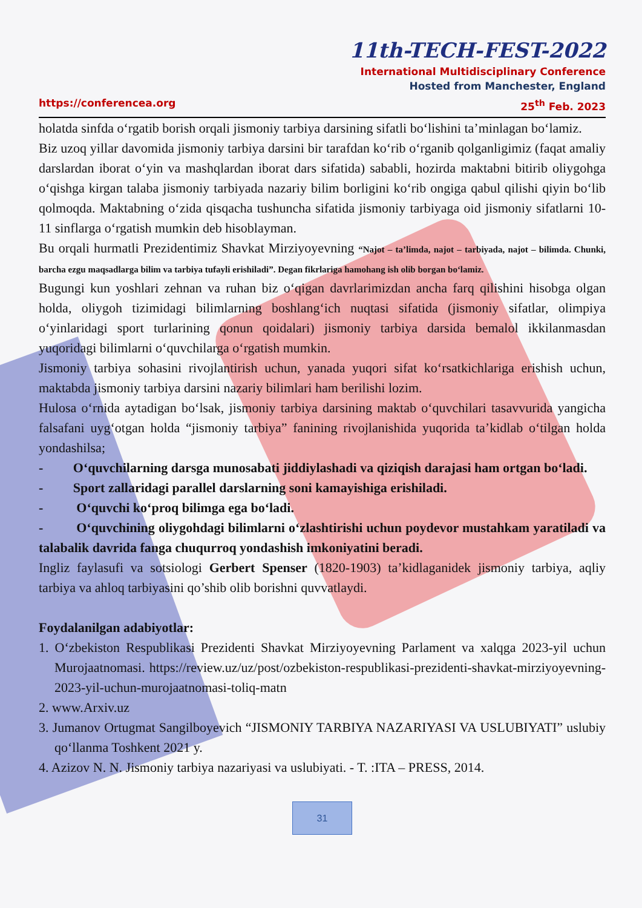11th-TECH-FEST-2022
International Multidisciplinary Conference
Hosted from Manchester, England
https://conferencea.org 25<sup>th</sup> Feb. 2023
holatda sinfda o‘rgatib borish orqali jismoniy tarbiya darsining sifatli bo‘lishini ta’minlagan bo‘lamiz.
Biz uzoq yillar davomida jismoniy tarbiya darsini bir tarafdan ko‘rib o‘rganib qolganligimiz (faqat amaliy darslardan iborat o‘yin va mashqlardan iborat dars sifatida) sababli, hozirda maktabni bitirib oliygohga o‘qishga kirgan talaba jismoniy tarbiyada nazariy bilim borligini ko‘rib ongiga qabul qilishi qiyin bo‘lib qolmoqda. Maktabning o‘zida qisqacha tushuncha sifatida jismoniy tarbiyaga oid jismoniy sifatlarni 10-11 sinflarga o‘rgatish mumkin deb hisoblayman.
Bu orqali hurmatli Prezidentimiz Shavkat Mirziyoyevning “Najot – ta’limda, najot – tarbiyada, najot – bilimda. Chunki, barcha ezgu maqsadlarga bilim va tarbiya tufayli erishiladi”. Degan fikrlariga hamohang ish olib borgan bo‘lamiz.
Bugungi kun yoshlari zehnan va ruhan biz o‘qigan davrlarimizdan ancha farq qilishini hisobga olgan holda, oliygoh tizimidagi bilimlarning boshlang‘ich nuqtasi sifatida (jismoniy sifatlar, olimpiya o‘yinlaridagi sport turlarining qonun qoidalari) jismoniy tarbiya darsida bemalol ikkilanmasdan yuqoridagi bilimlarni o‘quvchilarga o‘rgatish mumkin.
Jismoniy tarbiya sohasini rivojlantirish uchun, yanada yuqori sifat ko‘rsatkichlariga erishish uchun, maktabda jismoniy tarbiya darsini nazariy bilimlari ham berilishi lozim.
Hulosa o‘rnida aytadigan bo‘lsak, jismoniy tarbiya darsining maktab o‘quvchilari tasavvurida yangicha falsafani uyg‘otgan holda “jismoniy tarbiya” fanining rivojlanishida yuqorida ta’kidlab o‘tilgan holda yondashilsa;
- O‘quvchilarning darsga munosabati jiddiylashadi va qiziqish darajasi ham ortgan bo‘ladi.
- Sport zallaridagi parallel darslarning soni kamayishiga erishiladi.
- O‘quvchi ko‘proq bilimga ega bo‘ladi.
- O‘quvchining oliygohdagi bilimlarni o‘zlashtirishi uchun poydevor mustahkam yaratiladi va talabalik davrida fanga chuqurroq yondashish imkoniyatini beradi.
Ingliz faylasufi va sotsiologi Gerbert Spenser (1820-1903) ta’kidlaganidek jismoniy tarbiya, aqliy tarbiya va ahloq tarbiyasini qo’shib olib borishni quvvatlaydi.
Foydalanilgan adabiyotlar:
1. O‘zbekiston Respublikasi Prezidenti Shavkat Mirziyoyevning Parlament va xalqga 2023-yil uchun Murojaatnomasi. https://review.uz/uz/post/ozbekiston-respublikasi-prezidenti-shavkat-mirziyoyevning-2023-yil-uchun-murojaatnomasi-toliq-matn
2. www.Arxiv.uz
3. Jumanov Ortugmat Sangilboyevich “JISMONIY TARBIYA NAZARIYASI VA USLUBIYATI” uslubiy qo‘llanma Toshkent 2021 y.
4. Azizov N. N. Jismoniy tarbiya nazariyasi va uslubiyati. - T. :ITA – PRESS, 2014.
31